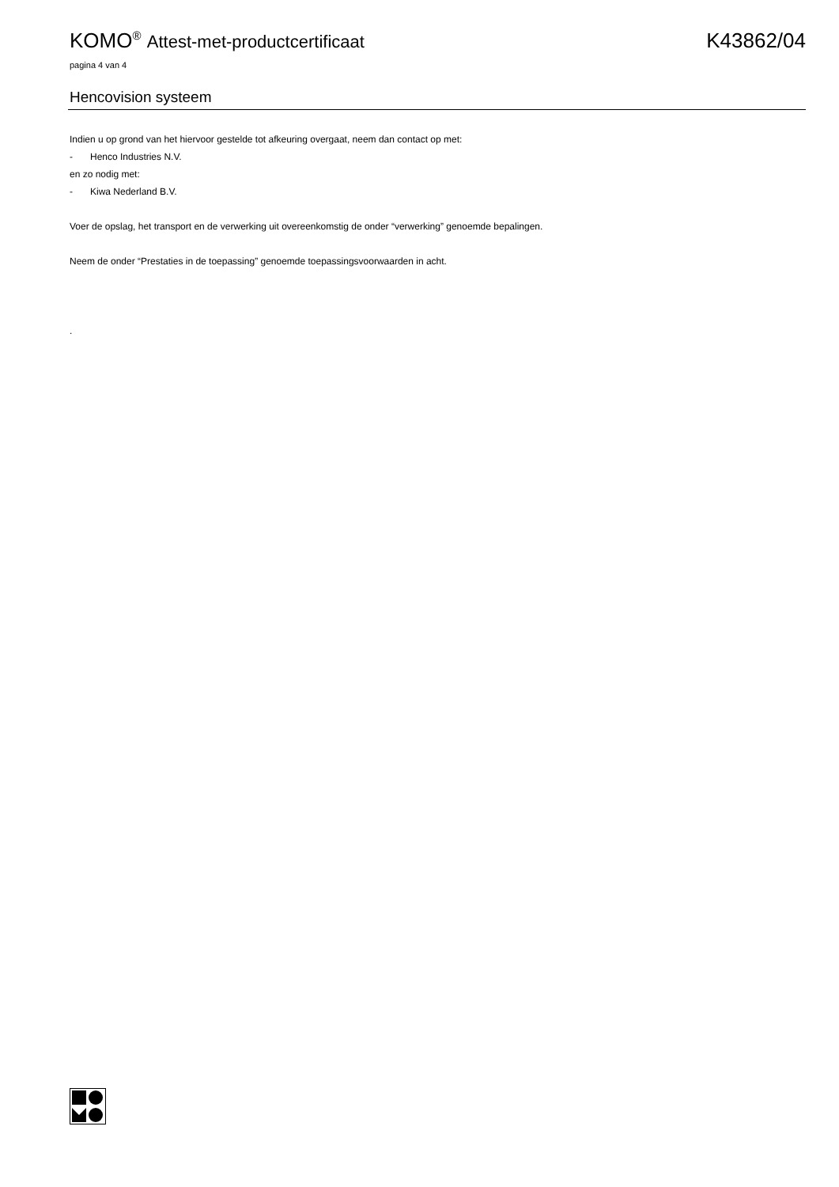KOMO<sup>®</sup> Attest-met-productcertificaat K43862/04
pagina 4 van 4
Hencovision systeem
Indien u op grond van het hiervoor gestelde tot afkeuring overgaat, neem dan contact op met:
- Henco Industries N.V.
en zo nodig met:
- Kiwa Nederland B.V.
Voer de opslag, het transport en de verwerking uit overeenkomstig de onder “verwerking” genoemde bepalingen.
Neem de onder “Prestaties in de toepassing” genoemde toepassingsvoorwaarden in acht.
.